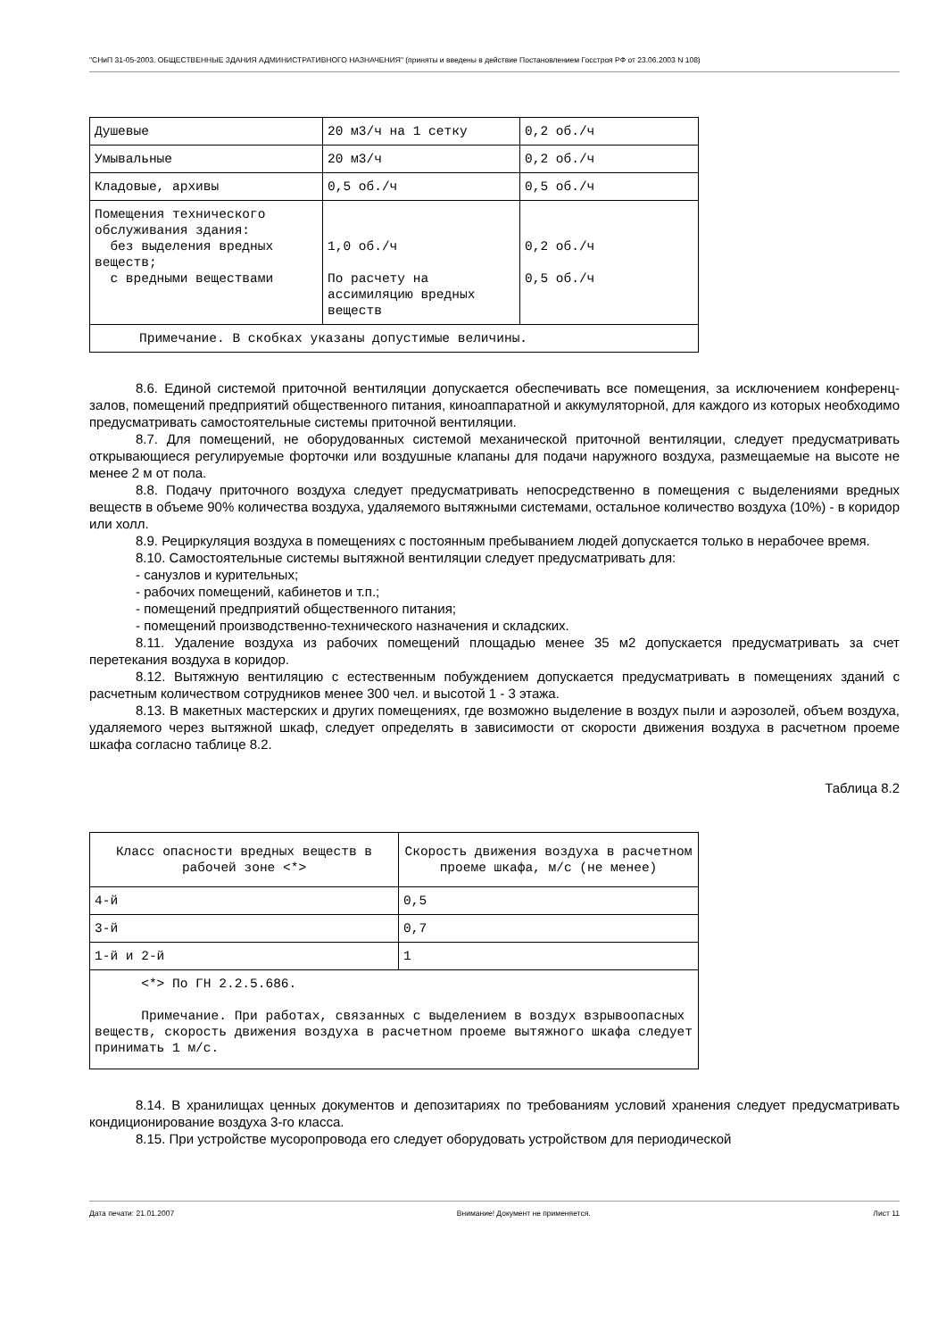"СНиП 31-05-2003. ОБЩЕСТВЕННЫЕ ЗДАНИЯ АДМИНИСТРАТИВНОГО НАЗНАЧЕНИЯ" (приняты и введены в действие Постановлением Госстроя РФ от 23.06.2003 N 108)
| Душевые | 20 м3/ч на 1 сетку | 0,2 об./ч |
| Умывальные | 20 м3/ч | 0,2 об./ч |
| Кладовые, архивы | 0,5 об./ч | 0,5 об./ч |
| Помещения технического обслуживания здания: без выделения вредных веществ; с вредными веществами | 1,0 об./ч По расчету на ассимиляцию вредных веществ | 0,2 об./ч 0,5 об./ч |
| Примечание. В скобках указаны допустимые величины. | | |
8.6. Единой системой приточной вентиляции допускается обеспечивать все помещения, за исключением конференц-залов, помещений предприятий общественного питания, киноаппаратной и аккумуляторной, для каждого из которых необходимо предусматривать самостоятельные системы приточной вентиляции.
8.7. Для помещений, не оборудованных системой механической приточной вентиляции, следует предусматривать открывающиеся регулируемые форточки или воздушные клапаны для подачи наружного воздуха, размещаемые на высоте не менее 2 м от пола.
8.8. Подачу приточного воздуха следует предусматривать непосредственно в помещения с выделениями вредных веществ в объеме 90% количества воздуха, удаляемого вытяжными системами, остальное количество воздуха (10%) - в коридор или холл.
8.9. Рециркуляция воздуха в помещениях с постоянным пребыванием людей допускается только в нерабочее время.
8.10. Самостоятельные системы вытяжной вентиляции следует предусматривать для:
- санузлов и курительных;
- рабочих помещений, кабинетов и т.п.;
- помещений предприятий общественного питания;
- помещений производственно-технического назначения и складских.
8.11. Удаление воздуха из рабочих помещений площадью менее 35 м2 допускается предусматривать за счет перетекания воздуха в коридор.
8.12. Вытяжную вентиляцию с естественным побуждением допускается предусматривать в помещениях зданий с расчетным количеством сотрудников менее 300 чел. и высотой 1 - 3 этажа.
8.13. В макетных мастерских и других помещениях, где возможно выделение в воздух пыли и аэрозолей, объем воздуха, удаляемого через вытяжной шкаф, следует определять в зависимости от скорости движения воздуха в расчетном проеме шкафа согласно таблице 8.2.
Таблица 8.2
| Класс опасности вредных веществ в рабочей зоне <*> | Скорость движения воздуха в расчетном проеме шкафа, м/с (не менее) |
| 4-й | 0,5 |
| 3-й | 0,7 |
| 1-й и 2-й | 1 |
| <*> По ГН 2.2.5.686. Примечание. При работах, связанных с выделением в воздух взрывоопасных веществ, скорость движения воздуха в расчетном проеме вытяжного шкафа следует принимать 1 м/с. | |
8.14. В хранилищах ценных документов и депозитариях по требованиям условий хранения следует предусматривать кондиционирование воздуха 3-го класса.
8.15. При устройстве мусоропровода его следует оборудовать устройством для периодической
Дата печати: 21.01.2007 Внимание! Документ не применяется. Лист 11